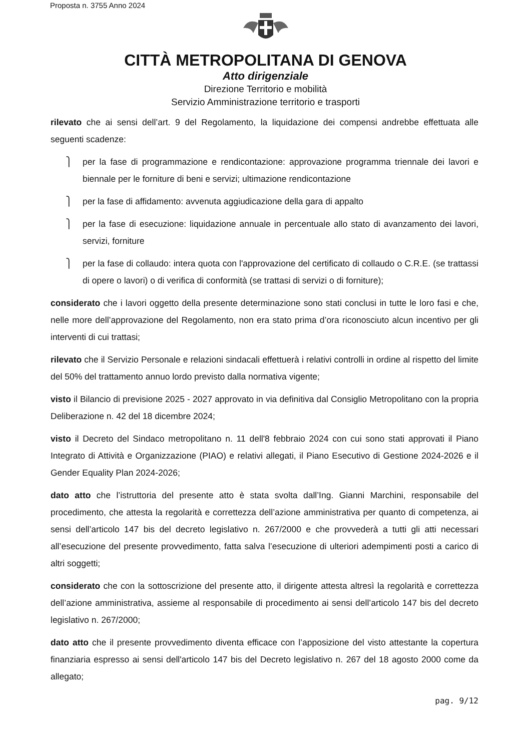Proposta n. 3755 Anno 2024
CITTÀ METROPOLITANA DI GENOVA
Atto dirigenziale
Direzione Territorio e mobilità
Servizio Amministrazione territorio e trasporti
rilevato che ai sensi dell’art. 9 del Regolamento, la liquidazione dei compensi andrebbe effettuata alle seguenti scadenze:
⎫ per la fase di programmazione e rendicontazione: approvazione programma triennale dei lavori e biennale per le forniture di beni e servizi; ultimazione rendicontazione
⎫ per la fase di affidamento: avvenuta aggiudicazione della gara di appalto
⎫ per la fase di esecuzione: liquidazione annuale in percentuale allo stato di avanzamento dei lavori, servizi, forniture
⎫ per la fase di collaudo: intera quota con l'approvazione del certificato di collaudo o C.R.E. (se trattassi di opere o lavori) o di verifica di conformità (se trattasi di servizi o di forniture);
considerato che i lavori oggetto della presente determinazione sono stati conclusi in tutte le loro fasi e che, nelle more dell’approvazione del Regolamento, non era stato prima d’ora riconosciuto alcun incentivo per gli interventi di cui trattasi;
rilevato che il Servizio Personale e relazioni sindacali effettuerà i relativi controlli in ordine al rispetto del limite del 50% del trattamento annuo lordo previsto dalla normativa vigente;
visto il Bilancio di previsione 2025 - 2027 approvato in via definitiva dal Consiglio Metropolitano con la propria Deliberazione n. 42 del 18 dicembre 2024;
visto il Decreto del Sindaco metropolitano n. 11 dell'8 febbraio 2024 con cui sono stati approvati il Piano Integrato di Attività e Organizzazione (PIAO) e relativi allegati, il Piano Esecutivo di Gestione 2024-2026 e il Gender Equality Plan 2024-2026;
dato atto che l’istruttoria del presente atto è stata svolta dall’Ing. Gianni Marchini, responsabile del procedimento, che attesta la regolarità e correttezza dell’azione amministrativa per quanto di competenza, ai sensi dell’articolo 147 bis del decreto legislativo n. 267/2000 e che provvederà a tutti gli atti necessari all’esecuzione del presente provvedimento, fatta salva l’esecuzione di ulteriori adempimenti posti a carico di altri soggetti;
considerato che con la sottoscrizione del presente atto, il dirigente attesta altresì la regolarità e correttezza dell’azione amministrativa, assieme al responsabile di procedimento ai sensi dell’articolo 147 bis del decreto legislativo n. 267/2000;
dato atto che il presente provvedimento diventa efficace con l’apposizione del visto attestante la copertura finanziaria espresso ai sensi dell'articolo 147 bis del Decreto legislativo n. 267 del 18 agosto 2000 come da allegato;
pag. 9/12